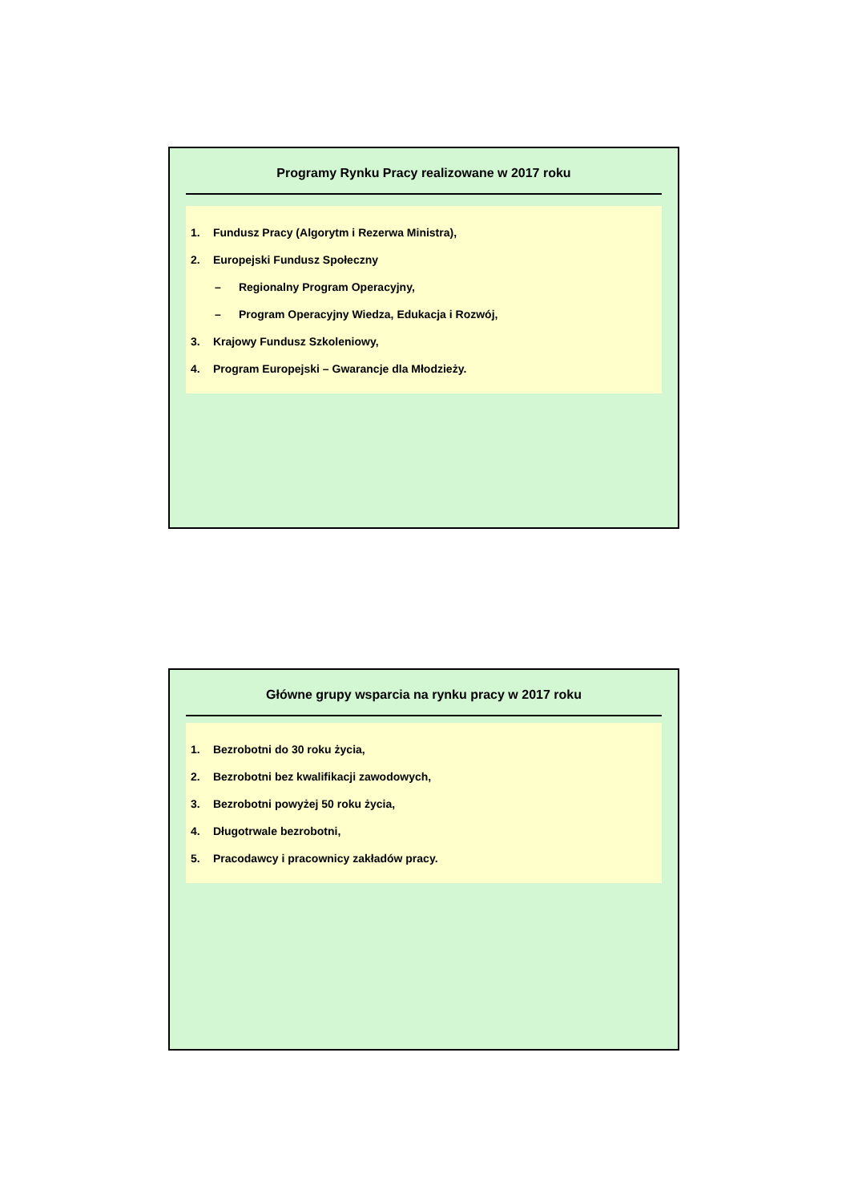Programy Rynku Pracy realizowane w 2017 roku
1. Fundusz Pracy (Algorytm i Rezerwa Ministra),
2. Europejski Fundusz Społeczny
– Regionalny Program Operacyjny,
– Program Operacyjny Wiedza, Edukacja i Rozwój,
3. Krajowy Fundusz Szkoleniowy,
4. Program Europejski – Gwarancje dla Młodzieży.
Główne grupy wsparcia na rynku pracy w 2017 roku
1. Bezrobotni do 30 roku życia,
2. Bezrobotni bez kwalifikacji zawodowych,
3. Bezrobotni powyżej 50 roku życia,
4. Długotrwale bezrobotni,
5. Pracodawcy i pracownicy zakładów pracy.